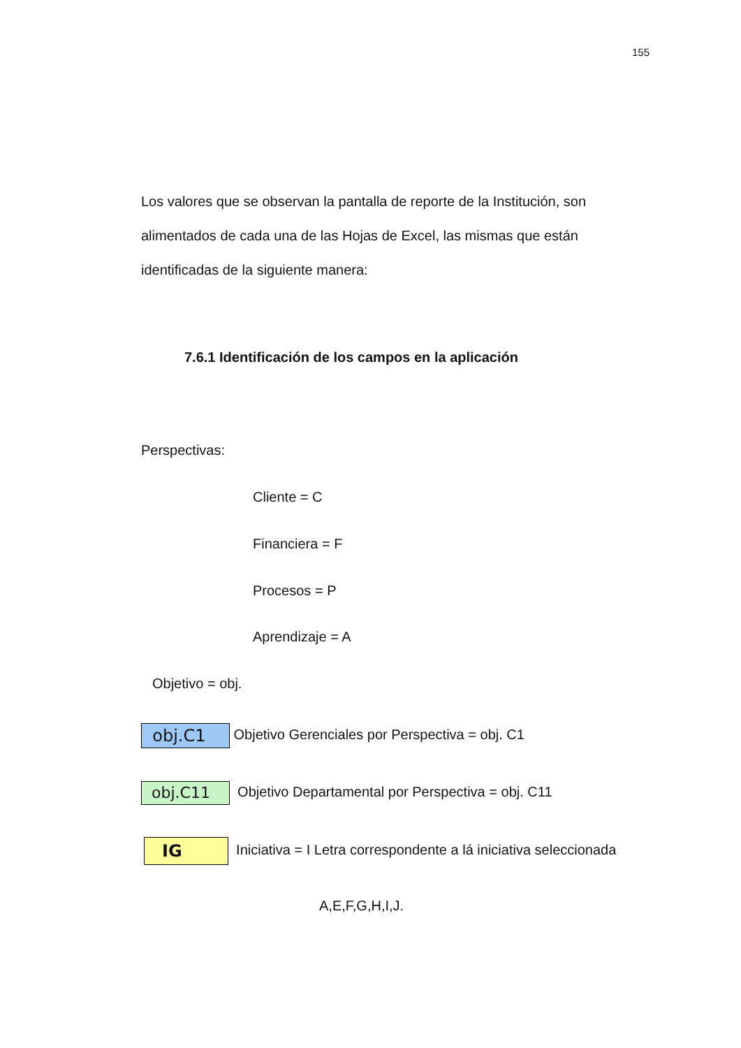155
Los valores que se observan la pantalla de reporte de la Institución, son alimentados de cada una de las Hojas de Excel, las mismas que están identificadas de la siguiente manera:
7.6.1 Identificación de los campos en la aplicación
Perspectivas:
Cliente = C
Financiera = F
Procesos = P
Aprendizaje = A
Objetivo = obj.
obj.C1 Objetivo Gerenciales por Perspectiva = obj. C1
obj.C11 Objetivo Departamental por Perspectiva = obj. C11
IG Iniciativa = I Letra correspondente a lá iniciativa seleccionada
A,E,F,G,H,I,J.